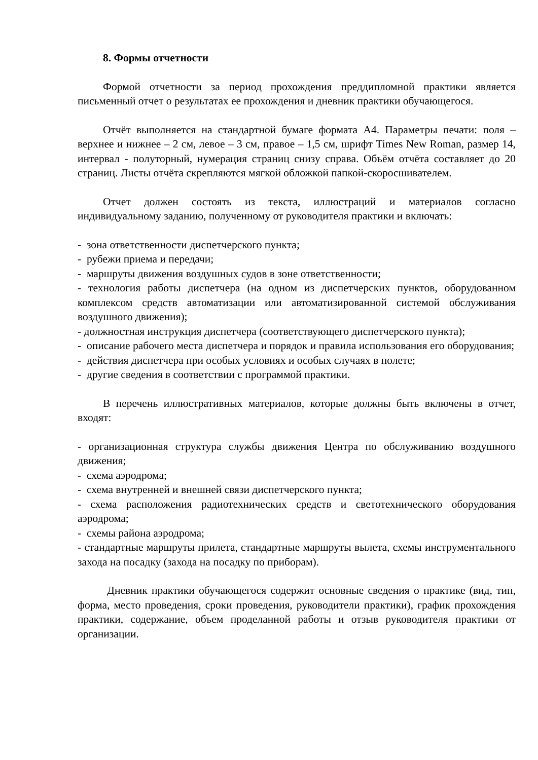8. Формы отчетности
Формой отчетности за период прохождения преддипломной практики является письменный отчет о результатах ее прохождения и дневник практики обучающегося.
Отчёт выполняется на стандартной бумаге формата А4. Параметры печати: поля – верхнее и нижнее – 2 см, левое – 3 см, правое – 1,5 см, шрифт Times New Roman, размер 14, интервал - полуторный, нумерация страниц снизу справа. Объём отчёта составляет до 20 страниц. Листы отчёта скрепляются мягкой обложкой папкой-скоросшивателем.
Отчет должен состоять из текста, иллюстраций и материалов согласно индивидуальному заданию, полученному от руководителя практики и включать:
- зона ответственности диспетчерского пункта;
- рубежи приема и передачи;
- маршруты движения воздушных судов в зоне ответственности;
- технология работы диспетчера (на одном из диспетчерских пунктов, оборудованном комплексом средств автоматизации или автоматизированной системой обслуживания воздушного движения);
- должностная инструкция диспетчера (соответствующего диспетчерского пункта);
- описание рабочего места диспетчера и порядок и правила использования его оборудования;
- действия диспетчера при особых условиях и особых случаях в полете;
- другие сведения в соответствии с программой практики.
В перечень иллюстративных материалов, которые должны быть включены в отчет, входят:
- организационная структура службы движения Центра по обслуживанию воздушного движения;
- схема аэродрома;
- схема внутренней и внешней связи диспетчерского пункта;
- схема расположения радиотехнических средств и светотехнического оборудования аэродрома;
- схемы района аэродрома;
- стандартные маршруты прилета, стандартные маршруты вылета, схемы инструментального захода на посадку (захода на посадку по приборам).
Дневник практики обучающегося содержит основные сведения о практике (вид, тип, форма, место проведения, сроки проведения, руководители практики), график прохождения практики, содержание, объем проделанной работы и отзыв руководителя практики от организации.